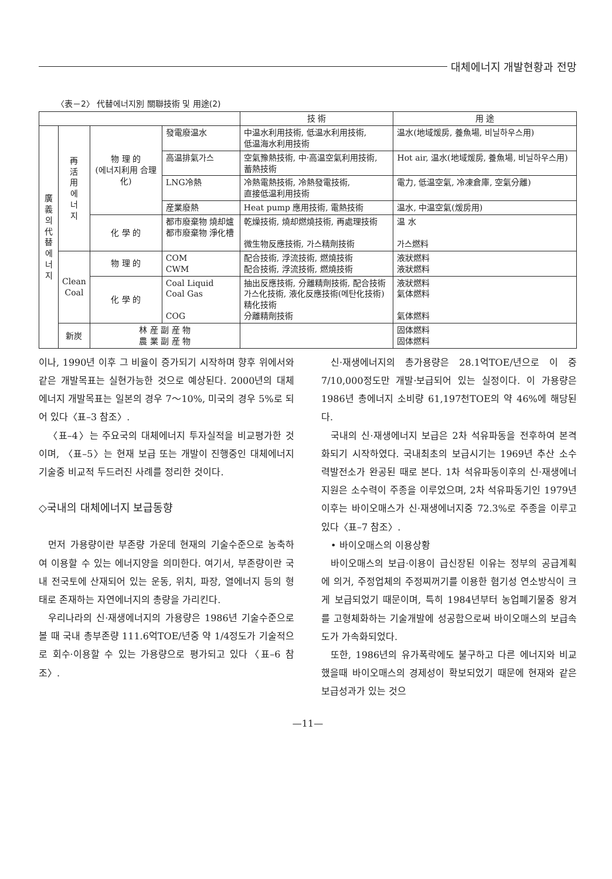대체에너지 개발현황과 전망
〈表－2〉 代替에너지別 關聯技術 및 用途(2)
| | | | | 技 術 | 用 途 |
| --- | --- | --- | --- | --- | --- |
| 廣 義 의 代 替 에 너 지 | 再 活 用 에 너 지 | 物 理 的 (에너지利用 合理化) | 發電廢温水 | 中温水利用技術, 低温水利用技術, 低温海水利用技術 | 温水(地域煖房, 養魚場, 비닐하우스用) |
| | | | 高温排氣가스 | 空氣豫熱技術, 中·高温空氣利用技術, 蓄熱技術 | Hot air, 温水(地域煖房, 養魚場, 비닐하우스用) |
| | | | LNG冷熱 | 冷熱電熱技術, 冷熱發電技術, 直接低温利用技術 | 電力, 低温空氣, 冷凍倉庫, 空氣分離) |
| | | | 産業廢熱 | Heat pump 應用技術, 電熱技術 | 温水, 中温空氣(煖房用) |
| | | 化 學 的 | 都市廢棄物 燒却爐 都市廢棄物 淨化槽 | 乾燥技術, 燒却燃燒技術, 再處理技術 微生物反應技術, 가스精劑技術 | 温 水 가스燃料 |
| | Clean Coal | 物 理 的 | COM CWM | 配合技術, 浮流技術, 燃燒技術 配合技術, 浮流技術, 燃燒技術 | 液狀燃料 液狀燃料 |
| | | 化 學 的 | Coal Liquid Coal Gas COG | 抽出反應技術, 分離精劑技術, 配合技術 가스化技術, 液化反應技術(메탄化技術) 精化技術 分離精劑技術 | 液狀燃料 氣体燃料 氣体燃料 |
| | 新炭 | 林 産 副 産 物 農 業 副 産 物 | | | 固体燃料 固体燃料 |
이나, 1990년 이후 그 비율이 증가되기 시작하며 향후 위에서와 같은 개발목표는 실현가능한 것으로 예상된다. 2000년의 대체에너지 개발목표는 일본의 경우 7～10%, 미국의 경우 5%로 되어 있다〈표–3 참조〉.
〈표–4〉는 주요국의 대체에너지 투자실적을 비교평가한 것이며, 〈표–5〉는 현재 보급 또는 개발이 진행중인 대체에너지 기술중 비교적 두드러진 사례를 정리한 것이다.
◇국내의 대체에너지 보급동향
먼저 가용량이란 부존량 가운데 현재의 기술수준으로 농축하여 이용할 수 있는 에너지양을 의미한다. 여기서, 부존량이란 국내 전국토에 산재되어 있는 운동, 위치, 파장, 열에너지 등의 형태로 존재하는 자연에너지의 총량을 가리킨다.
우리나라의 신·재생에너지의 가용량은 1986년 기술수준으로 볼 때 국내 총부존량 111.6억TOE/년중 약 1/4정도가 기술적으로 회수·이용할 수 있는 가용량으로 평가되고 있다〈표–6 참조〉.
신·재생에너지의 총가용량은 28.1억TOE/년으로 이 중 7/10,000정도만 개발·보급되어 있는 실정이다. 이 가용량은 1986년 총에너지 소비량 61,197천TOE의 약 46%에 해당된다.
국내의 신·재생에너지 보급은 2차 석유파동을 전후하여 본격화되기 시작하였다. 국내최초의 보급시기는 1969년 추산 소수력발전소가 완공된 때로 본다. 1차 석유파동이후의 신·재생에너지원은 소수력이 주종을 이루었으며, 2차 석유파동기인 1979년 이후는 바이오매스가 신·재생에너지중 72.3%로 주종을 이루고 있다〈표–7 참조〉.
• 바이오매스의 이용상황
바이오매스의 보급·이용이 급신장된 이유는 정부의 공급계획에 의거, 주정업체의 주정찌꺼기를 이용한 혐기성 연소방식이 크게 보급되었기 때문이며, 특히 1984년부터 농업폐기물중 왕겨를 고형체화하는 기술개발에 성공함으로써 바이오매스의 보급속도가 가속화되었다.
또한, 1986년의 유가폭락에도 불구하고 다른 에너지와 비교했을때 바이오매스의 경제성이 확보되었기 때문에 현재와 같은 보급성과가 있는 것으
—11—